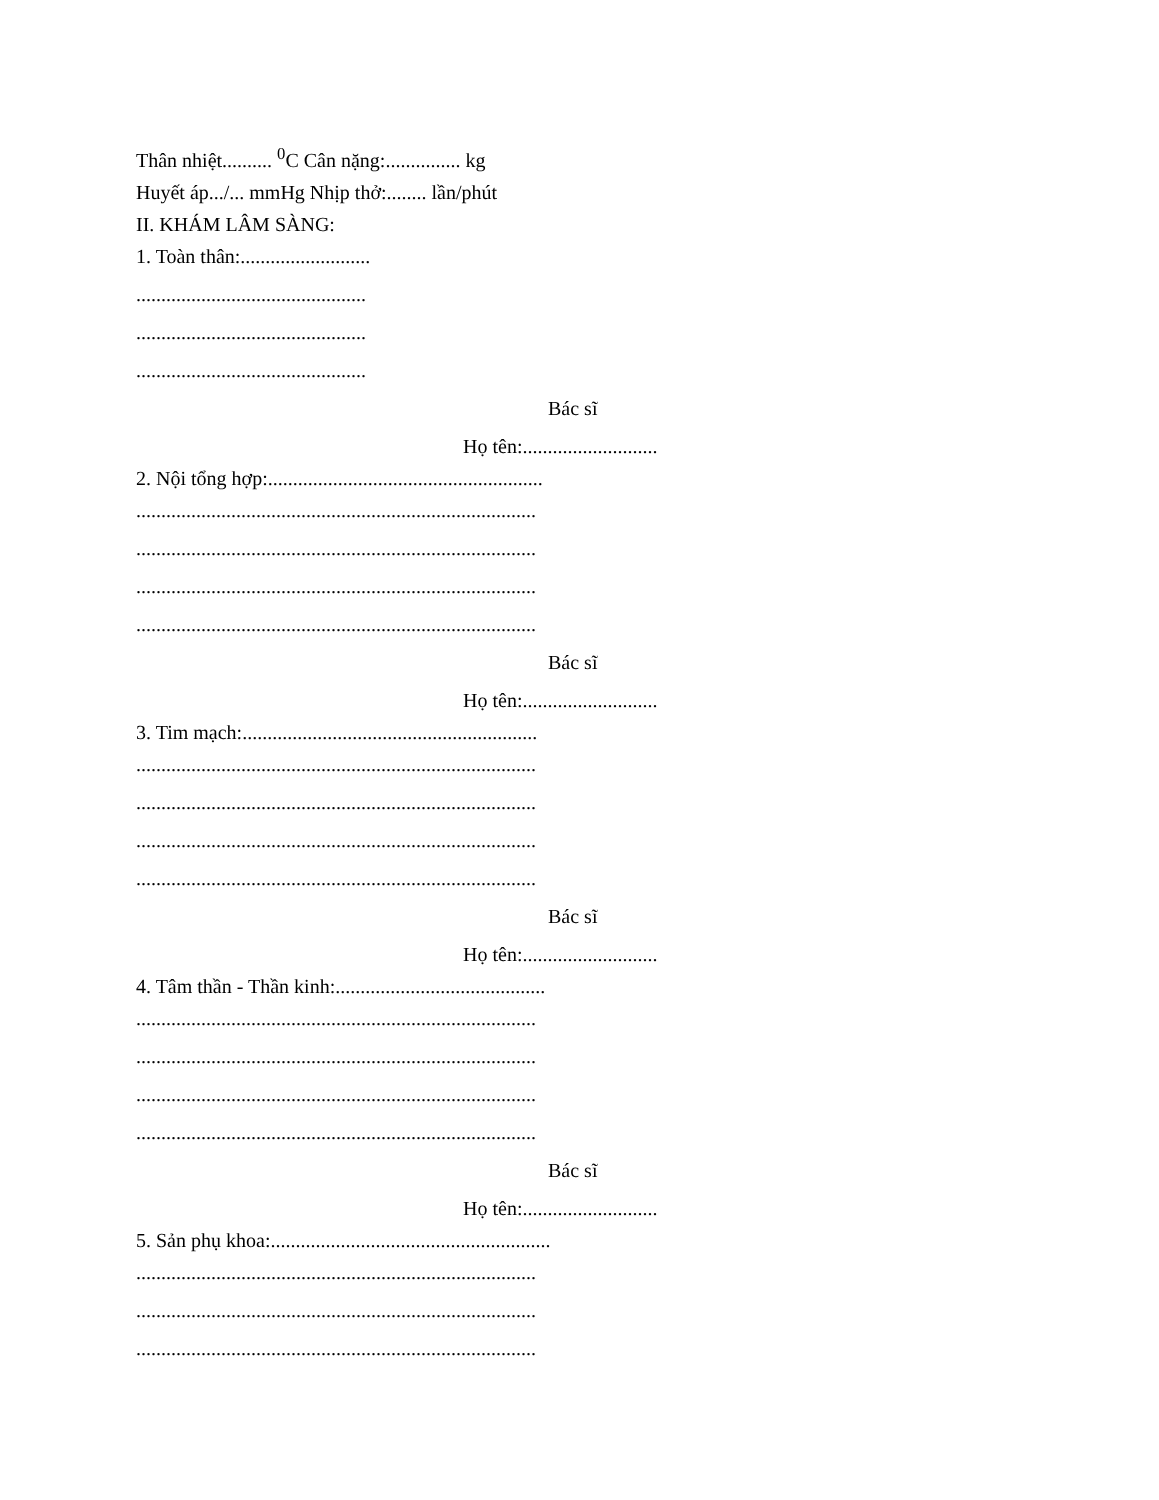Thân nhiệt.......... <sup>0</sup>C Cân nặng:............... kg
Huyết áp.../... mmHg Nhịp thở:........ lần/phút
II. KHÁM LÂM SÀNG:
1. Toàn thân:..........................
..............................................
..............................................
..............................................
Bác sĩ
Họ tên:...........................
2. Nội tổng hợp:.......................................................
................................................................................
................................................................................
................................................................................
................................................................................
Bác sĩ
Họ tên:...........................
3. Tim mạch:...........................................................
................................................................................
................................................................................
................................................................................
................................................................................
Bác sĩ
Họ tên:...........................
4. Tâm thần - Thần kinh:..........................................
................................................................................
................................................................................
................................................................................
................................................................................
Bác sĩ
Họ tên:...........................
5. Sản phụ khoa:........................................................
................................................................................
................................................................................
................................................................................